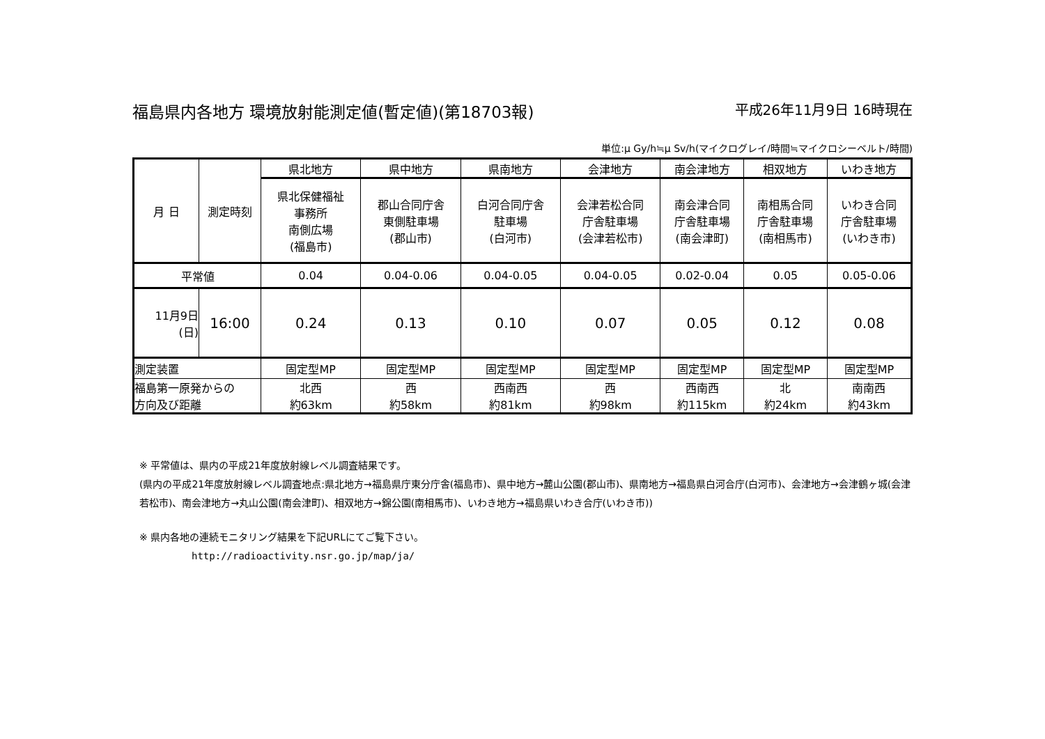福島県内各地方 環境放射能測定値(暫定値)(第18703報) 平成26年11月9日 16時現在
単位:μ Gy/h≒μ Sv/h(マイクログレイ/時間≒マイクロシーベルト/時間)
| 月 日 | 測定時刻 | 県北地方 | 県中地方 | 県南地方 | 会津地方 | 南会津地方 | 相双地方 | いわき地方 |
| | | 県北保健福祉 事務所 南側広場 (福島市) | 郡山合同庁舎 東側駐車場 (郡山市) | 白河合同庁舎 駐車場 (白河市) | 会津若松合同 庁舎駐車場 (会津若松市) | 南会津合同 庁舎駐車場 (南会津町) | 南相馬合同 庁舎駐車場 (南相馬市) | いわき合同 庁舎駐車場 (いわき市) |
| 平常値 | | 0.04 | 0.04-0.06 | 0.04-0.05 | 0.04-0.05 | 0.02-0.04 | 0.05 | 0.05-0.06 |
| 11月9日 (日) | 16:00 | 0.24 | 0.13 | 0.10 | 0.07 | 0.05 | 0.12 | 0.08 |
| 測定装置 | | 固定型MP | 固定型MP | 固定型MP | 固定型MP | 固定型MP | 固定型MP | 固定型MP |
| 福島第一原発からの 方向及び距離 | | 北西 約63km | 西 約58km | 西南西 約81km | 西 約98km | 西南西 約115km | 北 約24km | 南南西 約43km |
※ 平常値は、県内の平成21年度放射線レベル調査結果です。
(県内の平成21年度放射線レベル調査地点:県北地方→福島県庁東分庁舎(福島市)、県中地方→麓山公園(郡山市)、県南地方→福島県白河合庁(白河市)、会津地方→会津鶴ヶ城(会津若松市)、南会津地方→丸山公園(南会津町)、相双地方→錦公園(南相馬市)、いわき地方→福島県いわき合庁(いわき市))
※ 県内各地の連続モニタリング結果を下記URLにてご覧下さい。
http://radioactivity.nsr.go.jp/map/ja/